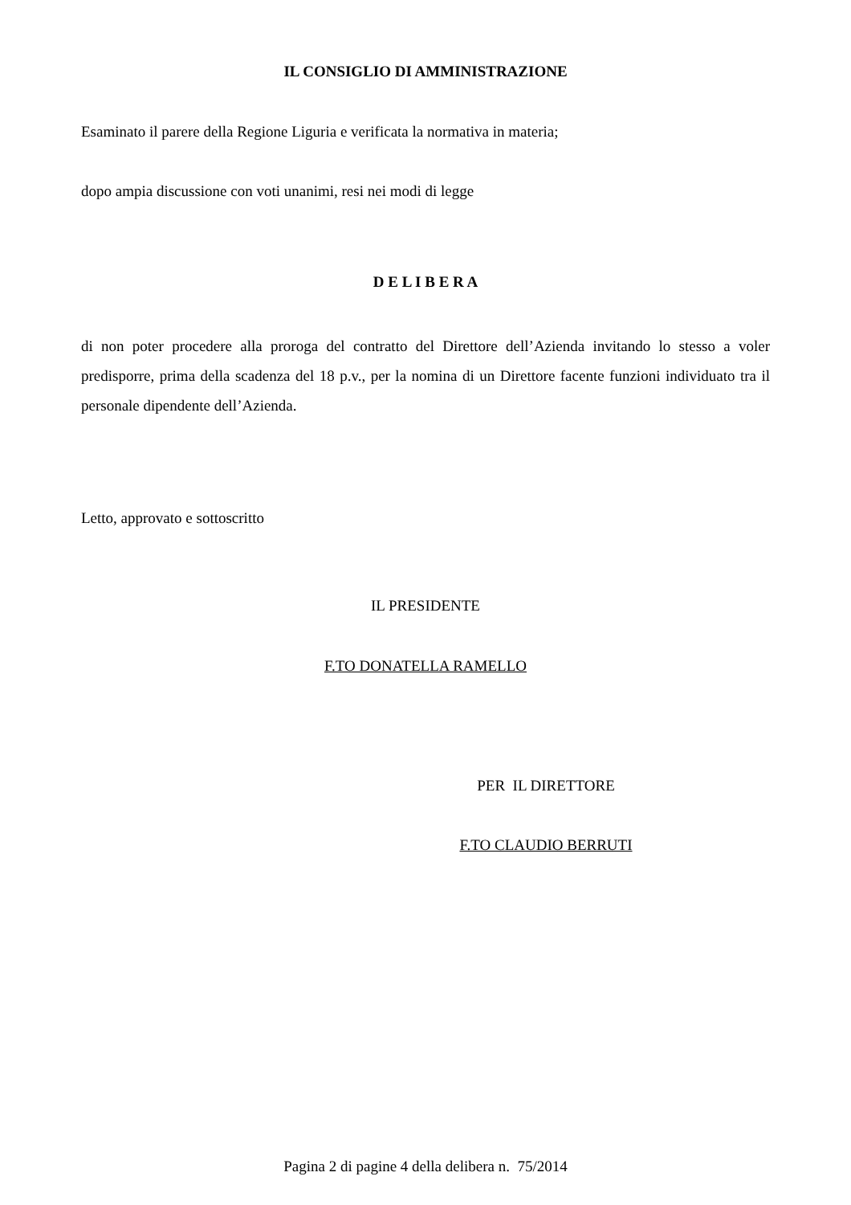IL CONSIGLIO DI AMMINISTRAZIONE
Esaminato il parere della Regione Liguria e verificata la normativa in materia;
dopo ampia discussione con voti unanimi, resi nei modi di legge
D E L I B E R A
di non poter procedere alla proroga del contratto del Direttore dell’Azienda invitando lo stesso a voler predisporre, prima della scadenza del 18 p.v., per la nomina di un Direttore facente funzioni individuato tra il personale dipendente dell’Azienda.
Letto, approvato e sottoscritto
IL PRESIDENTE
F.TO DONATELLA RAMELLO
PER IL DIRETTORE
F.TO CLAUDIO BERRUTI
Pagina 2 di pagine 4 della delibera n. 75/2014